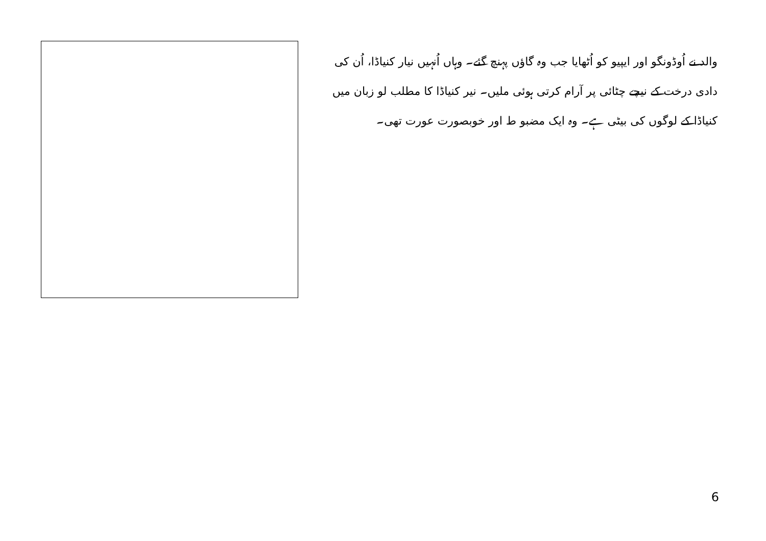والد نے اُوڈونگو اور ایپیو کو اُٹھایا جب وہ گاؤں پہنچ گئے۔ وہاں اُنہیں نیار کنیاڈا، اُن کی دادی درخت کے نیچے چٹائی پر آرام کرتی ہوئی ملیں۔ نیر کنیاڈا کا مطلب لو زبان میں کنیاڈا کے لوگوں کی بیٹی ہے۔ وہ ایک مضبو ط اور خوبصورت عورت تھی۔
6